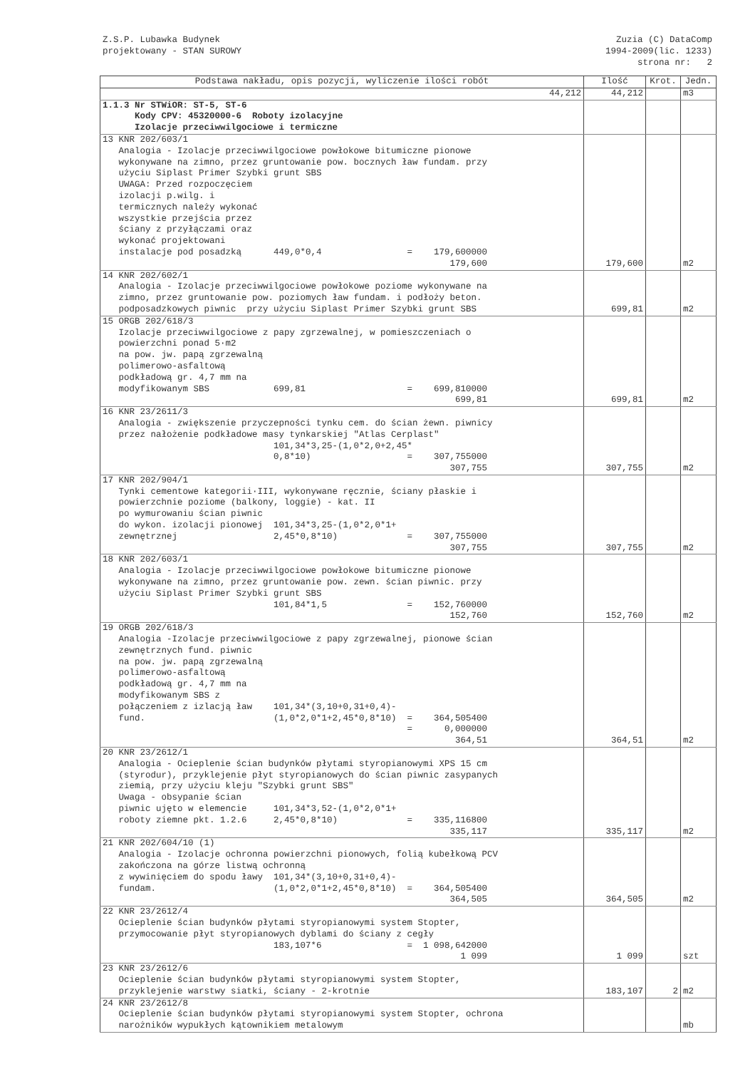Z.S.P. Lubawka Budynek
projektowany - STAN SUROWY
Zuzia (C) DataComp
1994-2009(lic. 1233)
strona nr: 2
| Podstawa nakładu, opis pozycji, wyliczenie ilości robót | Ilość | Krot. | Jedn. |
| --- | --- | --- | --- |
| 44,212 | 44,212 | | m3 |
| 1.1.3 Nr STWiOR: ST-5, ST-6 Kody CPV: 45320000-6 Roboty izolacyjne Izolacje przeciwwilgociowe i termiczne | | | |
| 13 KNR 202/603/1 Analogia - Izolacje przeciwwilgociowe powłokowe bitumiczne pionowe wykonywane na zimno, przez gruntowanie pow. bocznych ław fundam. przy użyciu Siplast Primer Szybki grunt SBS UWAGA: Przed rozpoczęciem izolacji p.wilg. i termicznych należy wykonać wszystkie przejścia przez ściany z przyłączami oraz wykonać projektowani instalacje pod posadzką 449,0*0,4 = 179,600000 179,600 | 179,600 | | m2 |
| 14 KNR 202/602/1 Analogia - Izolacje przeciwwilgociowe powłokowe poziome wykonywane na zimno, przez gruntowanie pow. poziomych ław fundam. i podłoży beton. podposadzkowych piwnic przy użyciu Siplast Primer Szybki grunt SBS | 699,81 | | m2 |
| 15 ORGB 202/618/3 Izolacje przeciwwilgociowe z papy zgrzewalnej, w pomieszczeniach o powierzchni ponad 5·m2 na pow. jw. papą zgrzewalną polimerowo-asfaltową podkładową gr. 4,7 mm na modyfikowanym SBS 699,81 = 699,810000 699,81 | 699,81 | | m2 |
| 16 KNR 23/2611/3 Analogia - zwiększenie przyczepności tynku cem. do ścian żewn. piwnicy przez nałożenie podkładowe masy tynkarskiej "Atlas Cerplast" 101,34*3,25-(1,0*2,0+2,45* 0,8*10) = 307,755000 307,755 | 307,755 | | m2 |
| 17 KNR 202/904/1 Tynki cementowe kategorii·III, wykonywane ręcznie, ściany płaskie i powierzchnie poziome (balkony, loggie) - kat. II po wymurowaniu ścian piwnic do wykon. izolacji pionowej 101,34*3,25-(1,0*2,0*1+ zewnętrznej 2,45*0,8*10) = 307,755000 307,755 | 307,755 | | m2 |
| 18 KNR 202/603/1 Analogia - Izolacje przeciwwilgociowe powłokowe bitumiczne pionowe wykonywane na zimno, przez gruntowanie pow. zewn. ścian piwnic. przy użyciu Siplast Primer Szybki grunt SBS 101,84*1,5 = 152,760000 152,760 | 152,760 | | m2 |
| 19 ORGB 202/618/3 Analogia -Izolacje przeciwwilgociowe z papy zgrzewalnej, pionowe ścian zewnętrznych fund. piwnic na pow. jw. papą zgrzewalną polimerowo-asfaltową podkładową gr. 4,7 mm na modyfikowanym SBS z połączeniem z izlacją ław 101,34*(3,10+0,31+0,4)- fund. (1,0*2,0*1+2,45*0,8*10) = 364,505400 = 0,000000 364,51 | 364,51 | | m2 |
| 20 KNR 23/2612/1 Analogia - Ocieplenie ścian budynków płytami styropianowymi XPS 15 cm (styrodur), przyklejenie płyt styropianowych do ścian piwnic zasypanych ziemią, przy użyciu kleju "Szybki grunt SBS" Uwaga - obsypanie ścian piwnic ujęto w elemencie 101,34*3,52-(1,0*2,0*1+ roboty ziemne pkt. 1.2.6 2,45*0,8*10) = 335,116800 335,117 | 335,117 | | m2 |
| 21 KNR 202/604/10 (1) Analogia - Izolacje ochronna powierzchni pionowych, folią kubełkową PCV zakończona na górze listwą ochronną z wywinięciem do spodu ławy 101,34*(3,10+0,31+0,4)- fundam. (1,0*2,0*1+2,45*0,8*10) = 364,505400 364,505 | 364,505 | | m2 |
| 22 KNR 23/2612/4 Ocieplenie ścian budynków płytami styropianowymi system Stopter, przymocowanie płyt styropianowych dyblami do ściany z cegły 183,107*6 = 1 098,642000 1 099 | 1 099 | | szt |
| 23 KNR 23/2612/6 Ocieplenie ścian budynków płytami styropianowymi system Stopter, przyklejenie warstwy siatki, ściany - 2-krotnie | 183,107 | 2 | m2 |
| 24 KNR 23/2612/8 Ocieplenie ścian budynków płytami styropianowymi system Stopter, ochrona narożników wypukłych kątownikiem metalowym | | | mb |